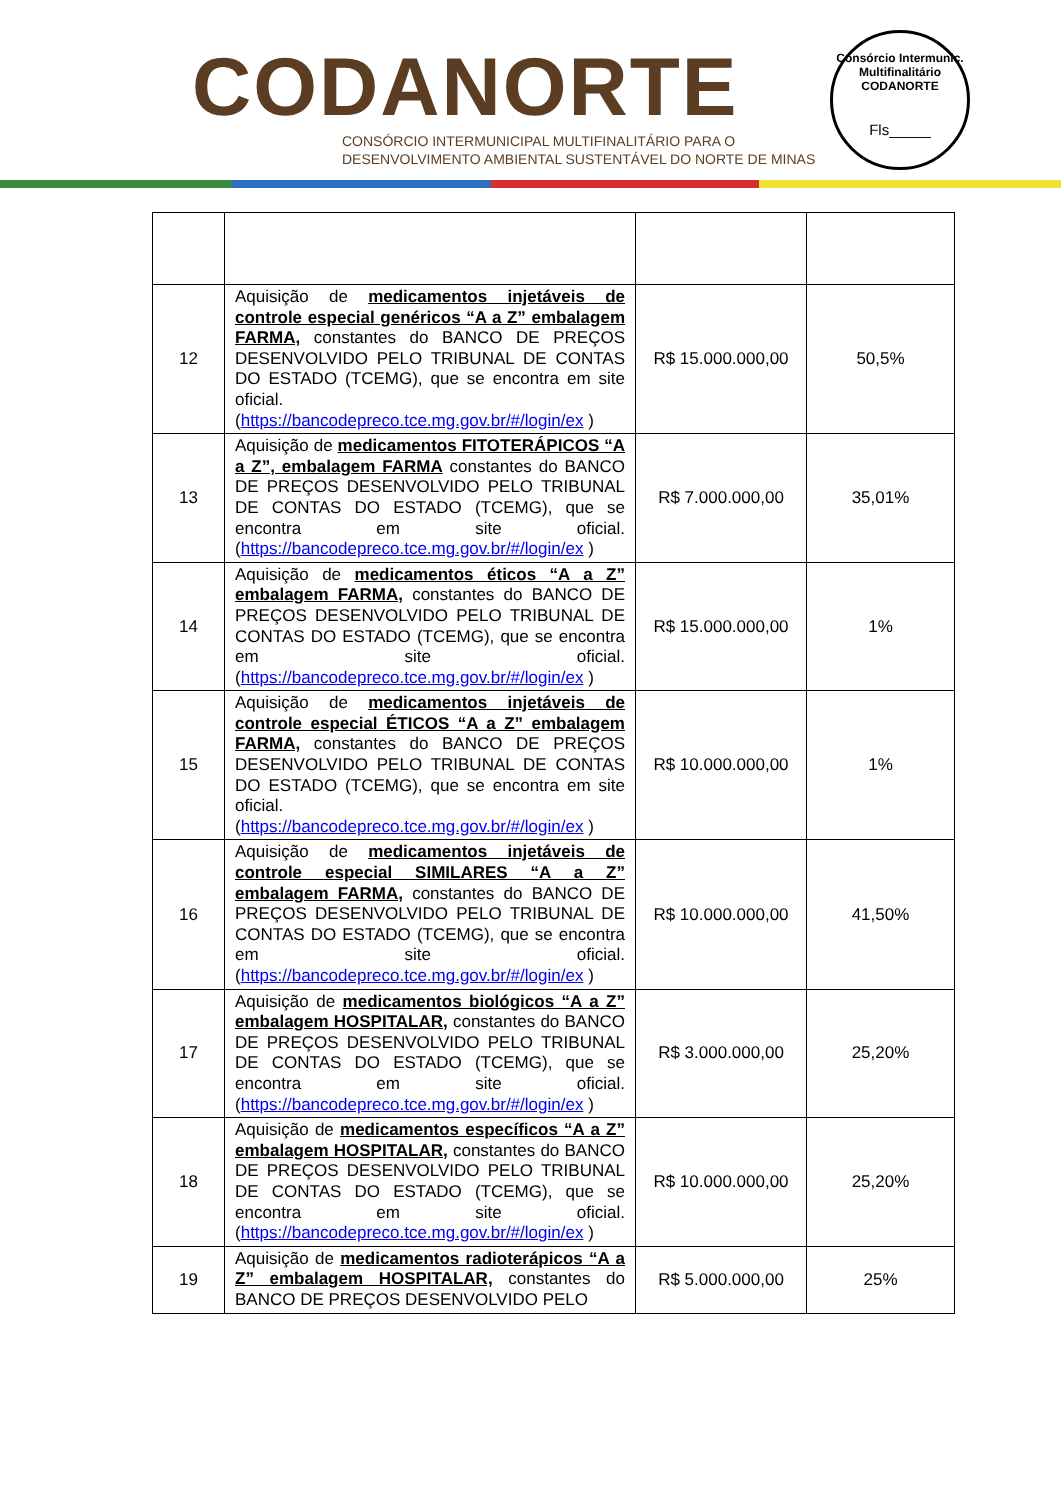CODANORTE
CONSÓRCIO INTERMUNICIPAL MULTIFINALITÁRIO PARA O
DESENVOLVIMENTO AMBIENTAL SUSTENTÁVEL DO NORTE DE MINAS
Consórcio Intermunic. Multifinalitário
CODANORTE
Fls_____
| 12 | Aquisição de medicamentos injetáveis de controle especial genéricos “A a Z” embalagem FARMA, constantes do BANCO DE PREÇOS DESENVOLVIDO PELO TRIBUNAL DE CONTAS DO ESTADO (TCEMG), que se encontra em site oficial. ( https://bancodepreco.tce.mg.gov.br/#/login/ex ) | R$ 15.000.000,00 | 50,5% |
| 13 | Aquisição de medicamentos FITOTERÁPICOS “A a Z”, embalagem FARMA constantes do BANCO DE PREÇOS DESENVOLVIDO PELO TRIBUNAL DE CONTAS DO ESTADO (TCEMG), que se encontra em site oficial. ( https://bancodepreco.tce.mg.gov.br/#/login/ex ) | R$ 7.000.000,00 | 35,01% |
| 14 | Aquisição de medicamentos éticos “A a Z” embalagem FARMA, constantes do BANCO DE PREÇOS DESENVOLVIDO PELO TRIBUNAL DE CONTAS DO ESTADO (TCEMG), que se encontra em site oficial. ( https://bancodepreco.tce.mg.gov.br/#/login/ex ) | R$ 15.000.000,00 | 1% |
| 15 | Aquisição de medicamentos injetáveis de controle especial ÉTICOS “A a Z” embalagem FARMA, constantes do BANCO DE PREÇOS DESENVOLVIDO PELO TRIBUNAL DE CONTAS DO ESTADO (TCEMG), que se encontra em site oficial. ( https://bancodepreco.tce.mg.gov.br/#/login/ex ) | R$ 10.000.000,00 | 1% |
| 16 | Aquisição de medicamentos injetáveis de controle especial SIMILARES “A a Z” embalagem FARMA, constantes do BANCO DE PREÇOS DESENVOLVIDO PELO TRIBUNAL DE CONTAS DO ESTADO (TCEMG), que se encontra em site oficial. ( https://bancodepreco.tce.mg.gov.br/#/login/ex ) | R$ 10.000.000,00 | 41,50% |
| 17 | Aquisição de medicamentos biológicos “A a Z” embalagem HOSPITALAR, constantes do BANCO DE PREÇOS DESENVOLVIDO PELO TRIBUNAL DE CONTAS DO ESTADO (TCEMG), que se encontra em site oficial. ( https://bancodepreco.tce.mg.gov.br/#/login/ex ) | R$ 3.000.000,00 | 25,20% |
| 18 | Aquisição de medicamentos específicos “A a Z” embalagem HOSPITALAR, constantes do BANCO DE PREÇOS DESENVOLVIDO PELO TRIBUNAL DE CONTAS DO ESTADO (TCEMG), que se encontra em site oficial. ( https://bancodepreco.tce.mg.gov.br/#/login/ex ) | R$ 10.000.000,00 | 25,20% |
| 19 | Aquisição de medicamentos radioterápicos “A a Z” embalagem HOSPITALAR, constantes do BANCO DE PREÇOS DESENVOLVIDO PELO | R$ 5.000.000,00 | 25% |